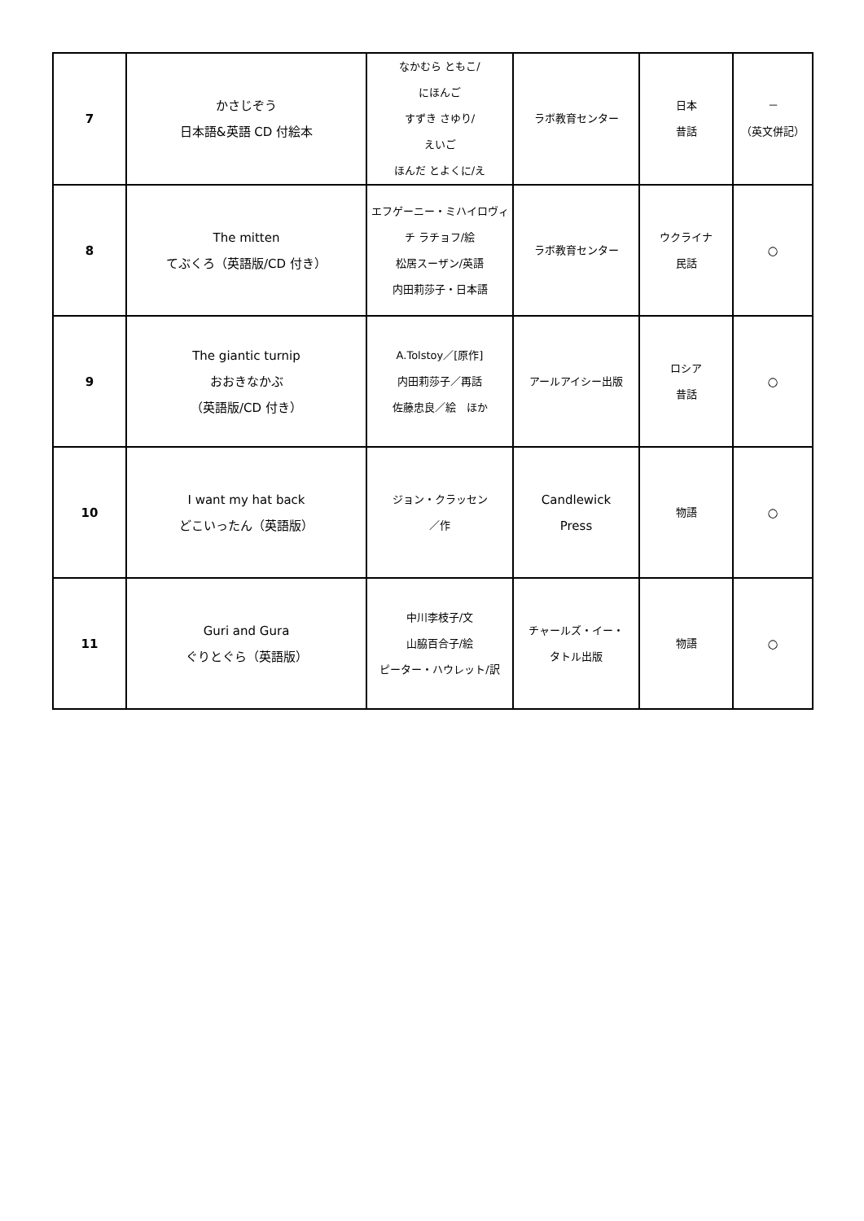| 7 | かさじぞう 日本語&英語 CD 付絵本 | なかむら ともこ/ にほんご すずき さゆり/ えいご ほんだ とよくに/え | ラボ教育センター | 日本 昔話 | － （英文併記） |
| 8 | The mitten てぶくろ（英語版/CD 付き） | エフゲーニー・ミハイロヴィチ ラチョフ/絵 松居スーザン/英語 内田莉莎子・日本語 | ラボ教育センター | ウクライナ 民話 | ○ |
| 9 | The giantic turnip おおきなかぶ （英語版/CD 付き） | A.Tolstoy／[原作] 内田莉莎子／再話 佐藤忠良／絵 ほか | アールアイシー出版 | ロシア 昔話 | ○ |
| 10 | I want my hat back どこいったん（英語版） | ジョン・クラッセン ／作 | Candlewick Press | 物語 | ○ |
| 11 | Guri and Gura ぐりとぐら（英語版） | 中川李枝子/文 山脇百合子/絵 ピーター・ハウレット/訳 | チャールズ・イー・ タトル出版 | 物語 | ○ |